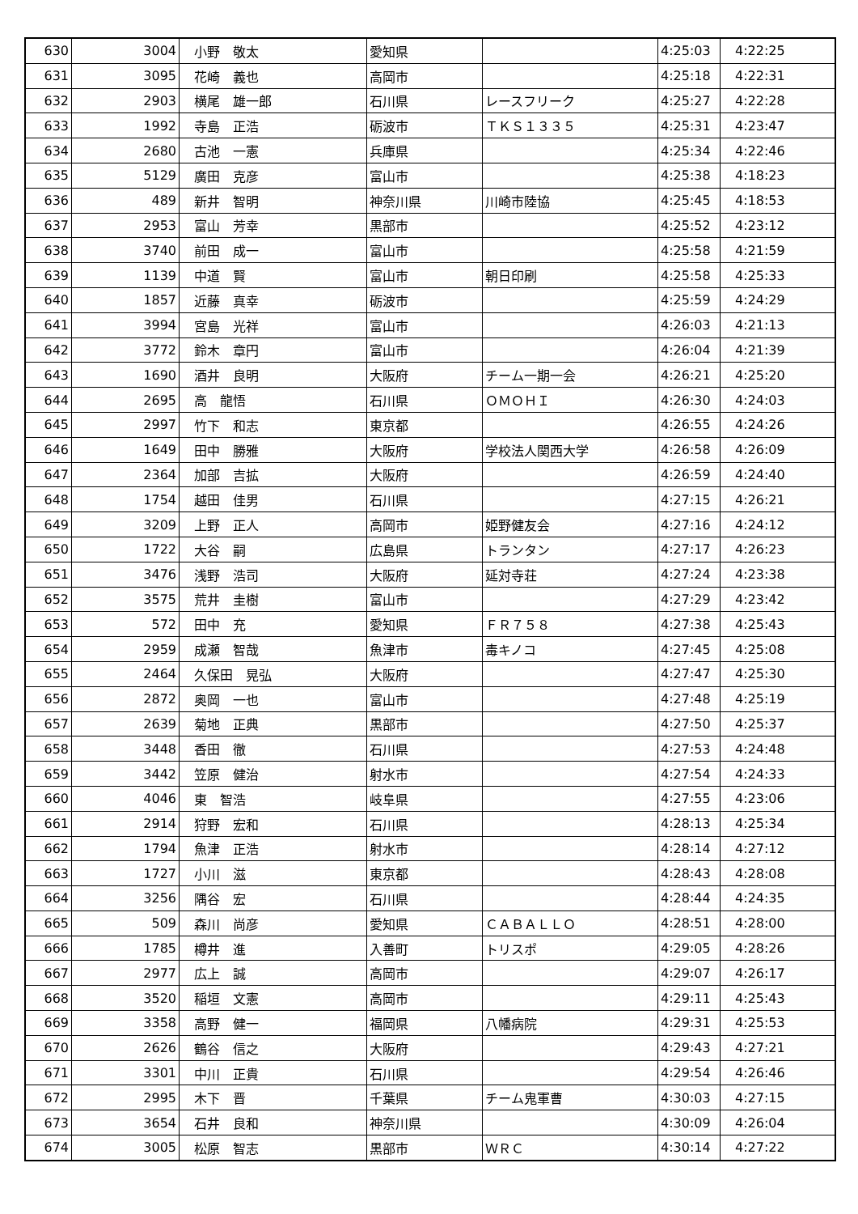| 630 | 3004 | 小野 敬太 | 愛知県 | | 4:25:03 | 4:22:25 |
| 631 | 3095 | 花崎 義也 | 高岡市 | | 4:25:18 | 4:22:31 |
| 632 | 2903 | 横尾 雄一郎 | 石川県 | レースフリーク | 4:25:27 | 4:22:28 |
| 633 | 1992 | 寺島 正浩 | 砺波市 | ＴＫＳ１３３５ | 4:25:31 | 4:23:47 |
| 634 | 2680 | 古池 一憲 | 兵庫県 | | 4:25:34 | 4:22:46 |
| 635 | 5129 | 廣田 克彦 | 富山市 | | 4:25:38 | 4:18:23 |
| 636 | 489 | 新井 智明 | 神奈川県 | 川崎市陸協 | 4:25:45 | 4:18:53 |
| 637 | 2953 | 富山 芳幸 | 黒部市 | | 4:25:52 | 4:23:12 |
| 638 | 3740 | 前田 成一 | 富山市 | | 4:25:58 | 4:21:59 |
| 639 | 1139 | 中道 賢 | 富山市 | 朝日印刷 | 4:25:58 | 4:25:33 |
| 640 | 1857 | 近藤 真幸 | 砺波市 | | 4:25:59 | 4:24:29 |
| 641 | 3994 | 宮島 光祥 | 富山市 | | 4:26:03 | 4:21:13 |
| 642 | 3772 | 鈴木 章円 | 富山市 | | 4:26:04 | 4:21:39 |
| 643 | 1690 | 酒井 良明 | 大阪府 | チーム一期一会 | 4:26:21 | 4:25:20 |
| 644 | 2695 | 高 龍悟 | 石川県 | ＯＭＯＨＩ | 4:26:30 | 4:24:03 |
| 645 | 2997 | 竹下 和志 | 東京都 | | 4:26:55 | 4:24:26 |
| 646 | 1649 | 田中 勝雅 | 大阪府 | 学校法人関西大学 | 4:26:58 | 4:26:09 |
| 647 | 2364 | 加部 吉拡 | 大阪府 | | 4:26:59 | 4:24:40 |
| 648 | 1754 | 越田 佳男 | 石川県 | | 4:27:15 | 4:26:21 |
| 649 | 3209 | 上野 正人 | 高岡市 | 姫野健友会 | 4:27:16 | 4:24:12 |
| 650 | 1722 | 大谷 嗣 | 広島県 | トランタン | 4:27:17 | 4:26:23 |
| 651 | 3476 | 浅野 浩司 | 大阪府 | 延対寺荘 | 4:27:24 | 4:23:38 |
| 652 | 3575 | 荒井 圭樹 | 富山市 | | 4:27:29 | 4:23:42 |
| 653 | 572 | 田中 充 | 愛知県 | ＦＲ７５８ | 4:27:38 | 4:25:43 |
| 654 | 2959 | 成瀬 智哉 | 魚津市 | 毒キノコ | 4:27:45 | 4:25:08 |
| 655 | 2464 | 久保田 晃弘 | 大阪府 | | 4:27:47 | 4:25:30 |
| 656 | 2872 | 奥岡 一也 | 富山市 | | 4:27:48 | 4:25:19 |
| 657 | 2639 | 菊地 正典 | 黒部市 | | 4:27:50 | 4:25:37 |
| 658 | 3448 | 香田 徹 | 石川県 | | 4:27:53 | 4:24:48 |
| 659 | 3442 | 笠原 健治 | 射水市 | | 4:27:54 | 4:24:33 |
| 660 | 4046 | 東 智浩 | 岐阜県 | | 4:27:55 | 4:23:06 |
| 661 | 2914 | 狩野 宏和 | 石川県 | | 4:28:13 | 4:25:34 |
| 662 | 1794 | 魚津 正浩 | 射水市 | | 4:28:14 | 4:27:12 |
| 663 | 1727 | 小川 滋 | 東京都 | | 4:28:43 | 4:28:08 |
| 664 | 3256 | 隅谷 宏 | 石川県 | | 4:28:44 | 4:24:35 |
| 665 | 509 | 森川 尚彦 | 愛知県 | ＣＡＢＡＬＬＯ | 4:28:51 | 4:28:00 |
| 666 | 1785 | 樽井 進 | 入善町 | トリスポ | 4:29:05 | 4:28:26 |
| 667 | 2977 | 広上 誠 | 高岡市 | | 4:29:07 | 4:26:17 |
| 668 | 3520 | 稲垣 文憲 | 高岡市 | | 4:29:11 | 4:25:43 |
| 669 | 3358 | 高野 健一 | 福岡県 | 八幡病院 | 4:29:31 | 4:25:53 |
| 670 | 2626 | 鶴谷 信之 | 大阪府 | | 4:29:43 | 4:27:21 |
| 671 | 3301 | 中川 正貴 | 石川県 | | 4:29:54 | 4:26:46 |
| 672 | 2995 | 木下 晋 | 千葉県 | チーム鬼軍曹 | 4:30:03 | 4:27:15 |
| 673 | 3654 | 石井 良和 | 神奈川県 | | 4:30:09 | 4:26:04 |
| 674 | 3005 | 松原 智志 | 黒部市 | ＷＲＣ | 4:30:14 | 4:27:22 |